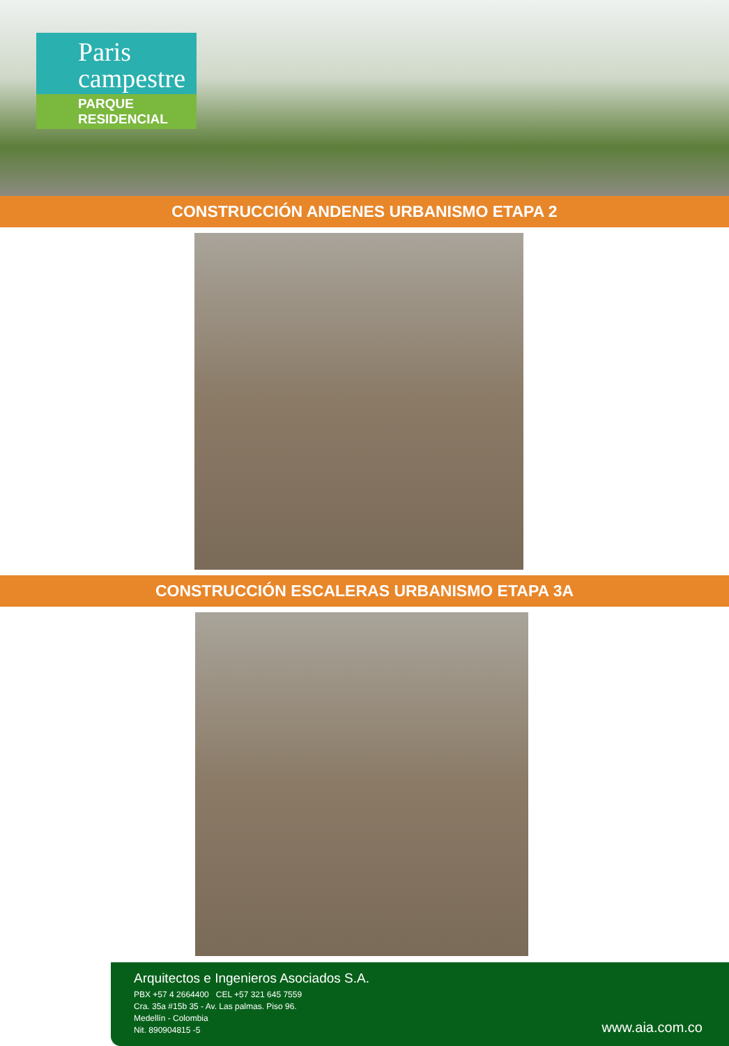Paris
campestre
PARQUE RESIDENCIAL
CONSTRUCCIÓN ANDENES URBANISMO ETAPA 2
CONSTRUCCIÓN ESCALERAS URBANISMO ETAPA 3A
Arquitectos e Ingenieros Asociados S.A.
PBX +57 4 2664400 CEL +57 321 645 7559
Cra. 35a #15b 35 - Av. Las palmas. Piso 96.
Medellín - Colombia
Nit. 890904815 -5
www.aia.com.co